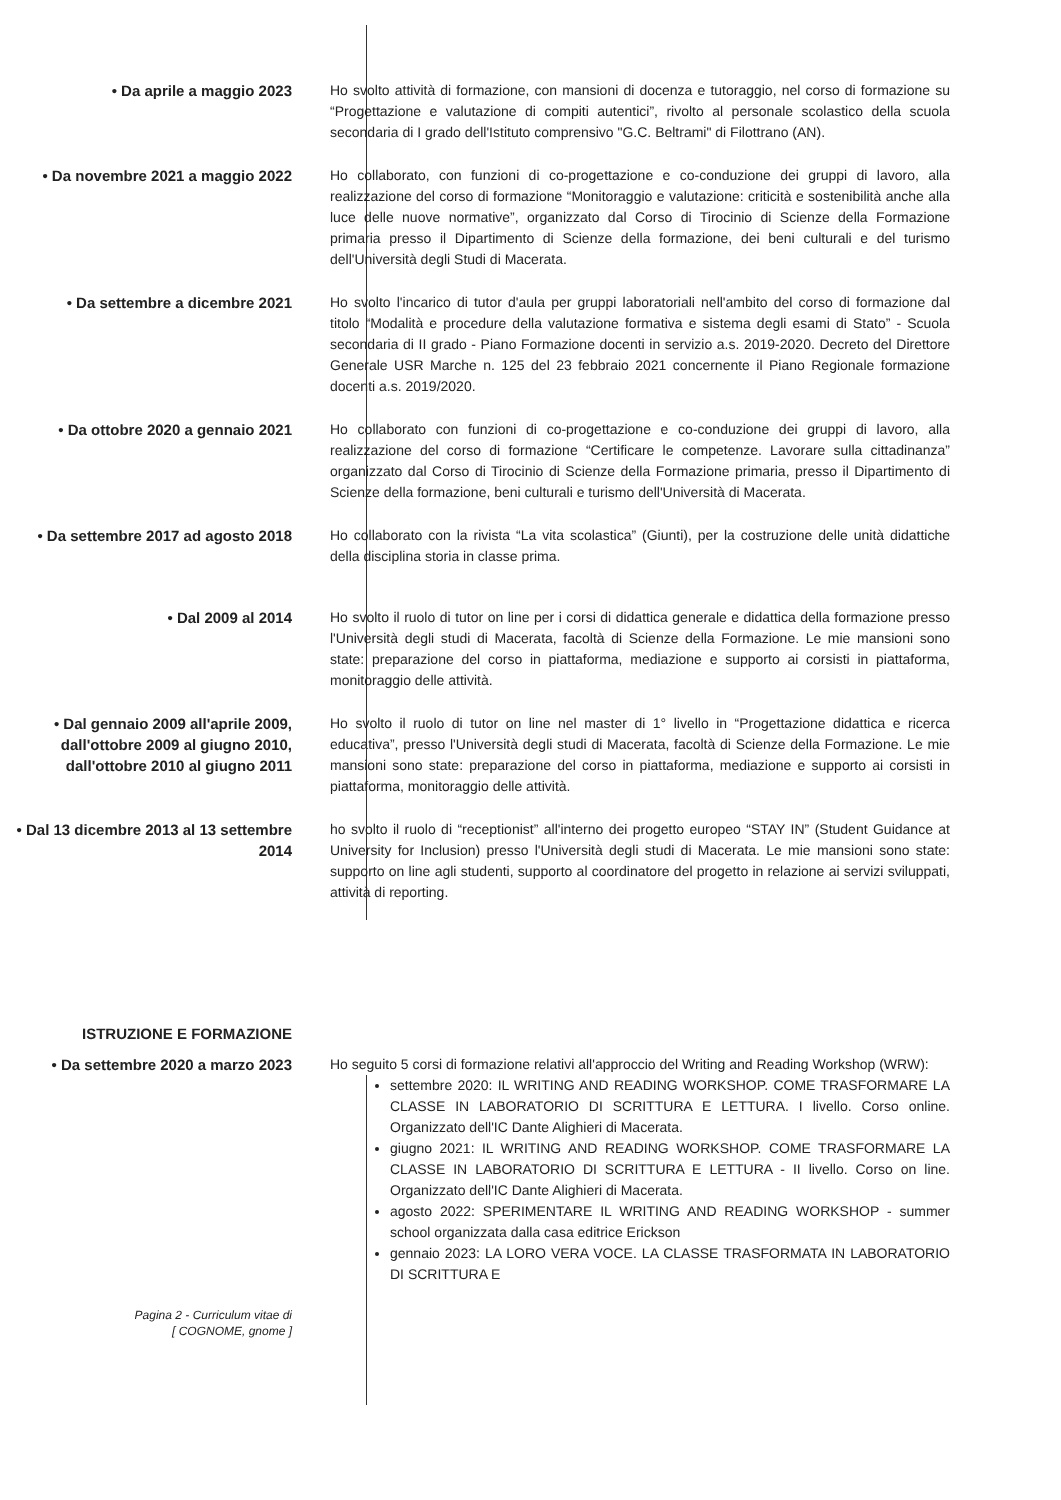• Da aprile a maggio 2023 Ho svolto attività di formazione, con mansioni di docenza e tutoraggio, nel corso di formazione su “Progettazione e valutazione di compiti autentici”, rivolto al personale scolastico della scuola secondaria di I grado dell'Istituto comprensivo "G.C. Beltrami" di Filottrano (AN).
• Da novembre 2021 a maggio 2022 Ho collaborato, con funzioni di co-progettazione e co-conduzione dei gruppi di lavoro, alla realizzazione del corso di formazione “Monitoraggio e valutazione: criticità e sostenibilità anche alla luce delle nuove normative”, organizzato dal Corso di Tirocinio di Scienze della Formazione primaria presso il Dipartimento di Scienze della formazione, dei beni culturali e del turismo dell'Università degli Studi di Macerata.
• Da settembre a dicembre 2021 Ho svolto l'incarico di tutor d'aula per gruppi laboratoriali nell'ambito del corso di formazione dal titolo “Modalità e procedure della valutazione formativa e sistema degli esami di Stato” - Scuola secondaria di II grado - Piano Formazione docenti in servizio a.s. 2019-2020. Decreto del Direttore Generale USR Marche n. 125 del 23 febbraio 2021 concernente il Piano Regionale formazione docenti a.s. 2019/2020.
• Da ottobre 2020 a gennaio 2021 Ho collaborato con funzioni di co-progettazione e co-conduzione dei gruppi di lavoro, alla realizzazione del corso di formazione “Certificare le competenze. Lavorare sulla cittadinanza” organizzato dal Corso di Tirocinio di Scienze della Formazione primaria, presso il Dipartimento di Scienze della formazione, beni culturali e turismo dell'Università di Macerata.
• Da settembre 2017 ad agosto 2018 Ho collaborato con la rivista “La vita scolastica” (Giunti), per la costruzione delle unità didattiche della disciplina storia in classe prima.
• Dal 2009 al 2014 Ho svolto il ruolo di tutor on line per i corsi di didattica generale e didattica della formazione presso l'Università degli studi di Macerata, facoltà di Scienze della Formazione. Le mie mansioni sono state: preparazione del corso in piattaforma, mediazione e supporto ai corsisti in piattaforma, monitoraggio delle attività.
• Dal gennaio 2009 all'aprile 2009, dall'ottobre 2009 al giugno 2010, dall'ottobre 2010 al giugno 2011
Ho svolto il ruolo di tutor on line nel master di 1° livello in “Progettazione didattica e ricerca educativa”, presso l'Università degli studi di Macerata, facoltà di Scienze della Formazione. Le mie mansioni sono state: preparazione del corso in piattaforma, mediazione e supporto ai corsisti in piattaforma, monitoraggio delle attività.
• Dal 13 dicembre 2013 al 13 settembre 2014
ho svolto il ruolo di “receptionist” all'interno dei progetto europeo “STAY IN” (Student Guidance at University for Inclusion) presso l'Università degli studi di Macerata. Le mie mansioni sono state: supporto on line agli studenti, supporto al coordinatore del progetto in relazione ai servizi sviluppati, attività di reporting.
ISTRUZIONE E FORMAZIONE
• Da settembre 2020 a marzo 2023 Ho seguito 5 corsi di formazione relativi all'approccio del Writing and Reading Workshop (WRW):
settembre 2020: IL WRITING AND READING WORKSHOP. COME TRASFORMARE LA CLASSE IN LABORATORIO DI SCRITTURA E LETTURA. I livello. Corso online. Organizzato dell'IC Dante Alighieri di Macerata.
giugno 2021: IL WRITING AND READING WORKSHOP. COME TRASFORMARE LA CLASSE IN LABORATORIO DI SCRITTURA E LETTURA - II livello. Corso on line. Organizzato dell'IC Dante Alighieri di Macerata.
agosto 2022: SPERIMENTARE IL WRITING AND READING WORKSHOP - summer school organizzata dalla casa editrice Erickson
gennaio 2023: LA LORO VERA VOCE. LA CLASSE TRASFORMATA IN LABORATORIO DI SCRITTURA E
Pagina 2 - Curriculum vitae di
[ COGNOME, gnome ]